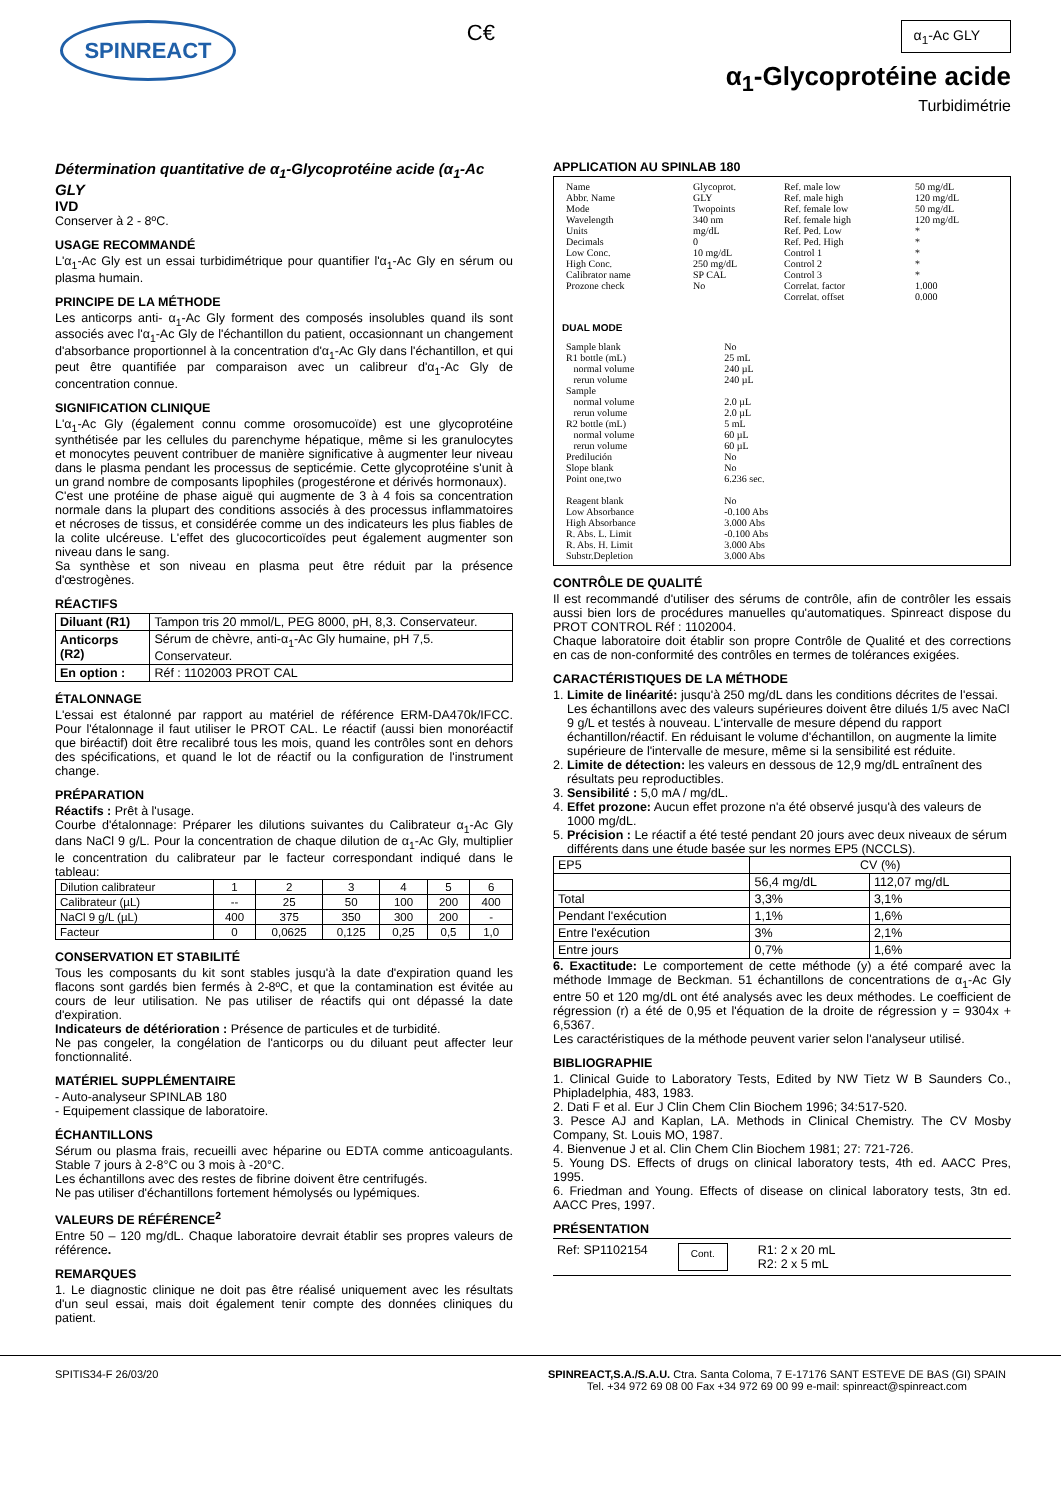SPINREACT
C€
α<sub>1</sub>-Ac GLY
α<sub>1</sub>-Glycoprotéine acide
Turbidimétrie
Détermination quantitative de α<sub>1</sub>-Glycoprotéine acide (α<sub>1</sub>-Ac GLY
IVD
Conserver à 2 - 8ºC.
USAGE RECOMMANDÉ
L'α<sub>1</sub>-Ac Gly est un essai turbidimétrique pour quantifier l'α<sub>1</sub>-Ac Gly en sérum ou plasma humain.
PRINCIPE DE LA MÉTHODE
Les anticorps anti- α<sub>1</sub>-Ac Gly forment des composés insolubles quand ils sont associés avec l'α<sub>1</sub>-Ac Gly de l'échantillon du patient, occasionnant un changement d'absorbance proportionnel à la concentration d'α<sub>1</sub>-Ac Gly dans l'échantillon, et qui peut être quantifiée par comparaison avec un calibreur d'α<sub>1</sub>-Ac Gly de concentration connue.
SIGNIFICATION CLINIQUE
L'α<sub>1</sub>-Ac Gly (également connu comme orosomucoïde) est une glycoprotéine synthétisée par les cellules du parenchyme hépatique, même si les granulocytes et monocytes peuvent contribuer de manière significative à augmenter leur niveau dans le plasma pendant les processus de septicémie. Cette glycoprotéine s'unit à un grand nombre de composants lipophiles (progestérone et dérivés hormonaux).
C'est une protéine de phase aiguë qui augmente de 3 à 4 fois sa concentration normale dans la plupart des conditions associés à des processus inflammatoires et nécroses de tissus, et considérée comme un des indicateurs les plus fiables de la colite ulcéreuse. L'effet des glucocorticoïdes peut également augmenter son niveau dans le sang.
Sa synthèse et son niveau en plasma peut être réduit par la présence d'œstrogènes.
RÉACTIFS
| Diluant (R1) | Tampon tris 20 mmol/L, PEG 8000, pH, 8,3. Conservateur. |
| Anticorps (R2) | Sérum de chèvre, anti-α<sub>1</sub>-Ac Gly humaine, pH 7,5. Conservateur. |
| En option : | Réf : 1102003 PROT CAL |
ÉTALONNAGE
L'essai est étalonné par rapport au matériel de référence ERM-DA470k/IFCC. Pour l'étalonnage il faut utiliser le PROT CAL. Le réactif (aussi bien monoréactif que biréactif) doit être recalibré tous les mois, quand les contrôles sont en dehors des spécifications, et quand le lot de réactif ou la configuration de l'instrument change.
PRÉPARATION
Réactifs : Prêt à l'usage.
Courbe d'étalonnage: Préparer les dilutions suivantes du Calibrateur α<sub>1</sub>-Ac Gly dans NaCl 9 g/L. Pour la concentration de chaque dilution de α<sub>1</sub>-Ac Gly, multiplier le concentration du calibrateur par le facteur correspondant indiqué dans le tableau:
| Dilution calibrateur | 1 | 2 | 3 | 4 | 5 | 6 |
| Calibrateur (µL) | -- | 25 | 50 | 100 | 200 | 400 |
| NaCl 9 g/L (µL) | 400 | 375 | 350 | 300 | 200 | - |
| Facteur | 0 | 0,0625 | 0,125 | 0,25 | 0,5 | 1,0 |
CONSERVATION ET STABILITÉ
Tous les composants du kit sont stables jusqu'à la date d'expiration quand les flacons sont gardés bien fermés à 2-8ºC, et que la contamination est évitée au cours de leur utilisation. Ne pas utiliser de réactifs qui ont dépassé la date d'expiration.
Indicateurs de détérioration : Présence de particules et de turbidité.
Ne pas congeler, la congélation de l'anticorps ou du diluant peut affecter leur fonctionnalité.
MATÉRIEL SUPPLÉMENTAIRE
- Auto-analyseur SPINLAB 180
- Equipement classique de laboratoire.
ÉCHANTILLONS
Sérum ou plasma frais, recueilli avec héparine ou EDTA comme anticoagulants. Stable 7 jours à 2-8°C ou 3 mois à -20°C.
Les échantillons avec des restes de fibrine doivent être centrifugés.
Ne pas utiliser d'échantillons fortement hémolysés ou lypémiques.
VALEURS DE RÉFÉRENCE<sup>2</sup>
Entre 50 – 120 mg/dL. Chaque laboratoire devrait établir ses propres valeurs de référence.
REMARQUES
1. Le diagnostic clinique ne doit pas être réalisé uniquement avec les résultats d'un seul essai, mais doit également tenir compte des données cliniques du patient.
APPLICATION AU SPINLAB 180
| Name | Glycoprot. | Ref. male low | 50 mg/dL |
| Abbr. Name | GLY | Ref. male high | 120 mg/dL |
| Mode | Twopoints | Ref. female low | 50 mg/dL |
| Wavelength | 340 nm | Ref. female high | 120 mg/dL |
| Units | mg/dL | Ref. Ped. Low | * |
| Decimals | 0 | Ref. Ped. High | * |
| Low Conc. | 10 mg/dL | Control 1 | * |
| High Conc. | 250 mg/dL | Control 2 | * |
| Calibrator name | SP CAL | Control 3 | * |
| Prozone check | No | Correlat. factor | 1.000 |
| | | Correlat. offset | 0.000 |
DUAL MODE
| Sample blank | No |
| R1 bottle (mL) | 25 mL |
| normal volume | 240 µL |
| rerun volume | 240 µL |
| Sample | |
| normal volume | 2.0 µL |
| rerun volume | 2.0 µL |
| R2 bottle (mL) | 5 mL |
| normal volume | 60 µL |
| rerun volume | 60 µL |
| Predilución | No |
| Slope blank | No |
| Point one,two | 6.236 sec. |
| Reagent blank | No |
| Low Absorbance | -0.100 Abs |
| High Absorbance | 3.000 Abs |
| R. Abs. L. Limit | -0.100 Abs |
| R. Abs. H. Limit | 3.000 Abs |
| Substr.Depletion | 3.000 Abs |
CONTRÔLE DE QUALITÉ
Il est recommandé d'utiliser des sérums de contrôle, afin de contrôler les essais aussi bien lors de procédures manuelles qu'automatiques. Spinreact dispose du PROT CONTROL Réf : 1102004.
Chaque laboratoire doit établir son propre Contrôle de Qualité et des corrections en cas de non-conformité des contrôles en termes de tolérances exigées.
CARACTÉRISTIQUES DE LA MÉTHODE
1. Limite de linéarité: jusqu'à 250 mg/dL dans les conditions décrites de l'essai. Les échantillons avec des valeurs supérieures doivent être dilués 1/5 avec NaCl 9 g/L et testés à nouveau. L'intervalle de mesure dépend du rapport échantillon/réactif. En réduisant le volume d'échantillon, on augmente la limite supérieure de l'intervalle de mesure, même si la sensibilité est réduite.
2. Limite de détection: les valeurs en dessous de 12,9 mg/dL entraînent des résultats peu reproductibles.
3. Sensibilité : 5,0 mA / mg/dL.
4. Effet prozone: Aucun effet prozone n'a été observé jusqu'à des valeurs de 1000 mg/dL.
5. Précision : Le réactif a été testé pendant 20 jours avec deux niveaux de sérum différents dans une étude basée sur les normes EP5 (NCCLS).
| EP5 | CV (%) | |
| | 56,4 mg/dL | 112,07 mg/dL |
| Total | 3,3% | 3,1% |
| Pendant l'exécution | 1,1% | 1,6% |
| Entre l'exécution | 3% | 2,1% |
| Entre jours | 0,7% | 1,6% |
6. Exactitude: Le comportement de cette méthode (y) a été comparé avec la méthode Immage de Beckman. 51 échantillons de concentrations de α<sub>1</sub>-Ac Gly entre 50 et 120 mg/dL ont été analysés avec les deux méthodes. Le coefficient de régression (r) a été de 0,95 et l'équation de la droite de régression y = 9304x + 6,5367.
Les caractéristiques de la méthode peuvent varier selon l'analyseur utilisé.
BIBLIOGRAPHIE
1. Clinical Guide to Laboratory Tests, Edited by NW Tietz W B Saunders Co., Phipladelphia, 483, 1983.
2. Dati F et al. Eur J Clin Chem Clin Biochem 1996; 34:517-520.
3. Pesce AJ and Kaplan, LA. Methods in Clinical Chemistry. The CV Mosby Company, St. Louis MO, 1987.
4. Bienvenue J et al. Clin Chem Clin Biochem 1981; 27: 721-726.
5. Young DS. Effects of drugs on clinical laboratory tests, 4th ed. AACC Pres, 1995.
6. Friedman and Young. Effects of disease on clinical laboratory tests, 3tn ed. AACC Pres, 1997.
PRÉSENTATION
Ref: SP1102154 Cont. R1: 2 x 20 mL
R2: 2 x 5 mL
SPITIS34-F 26/03/20 SPINREACT,S.A./S.A.U. Ctra. Santa Coloma, 7 E-17176 SANT ESTEVE DE BAS (GI) SPAIN
Tel. +34 972 69 08 00 Fax +34 972 69 00 99 e-mail: spinreact@spinreact.com